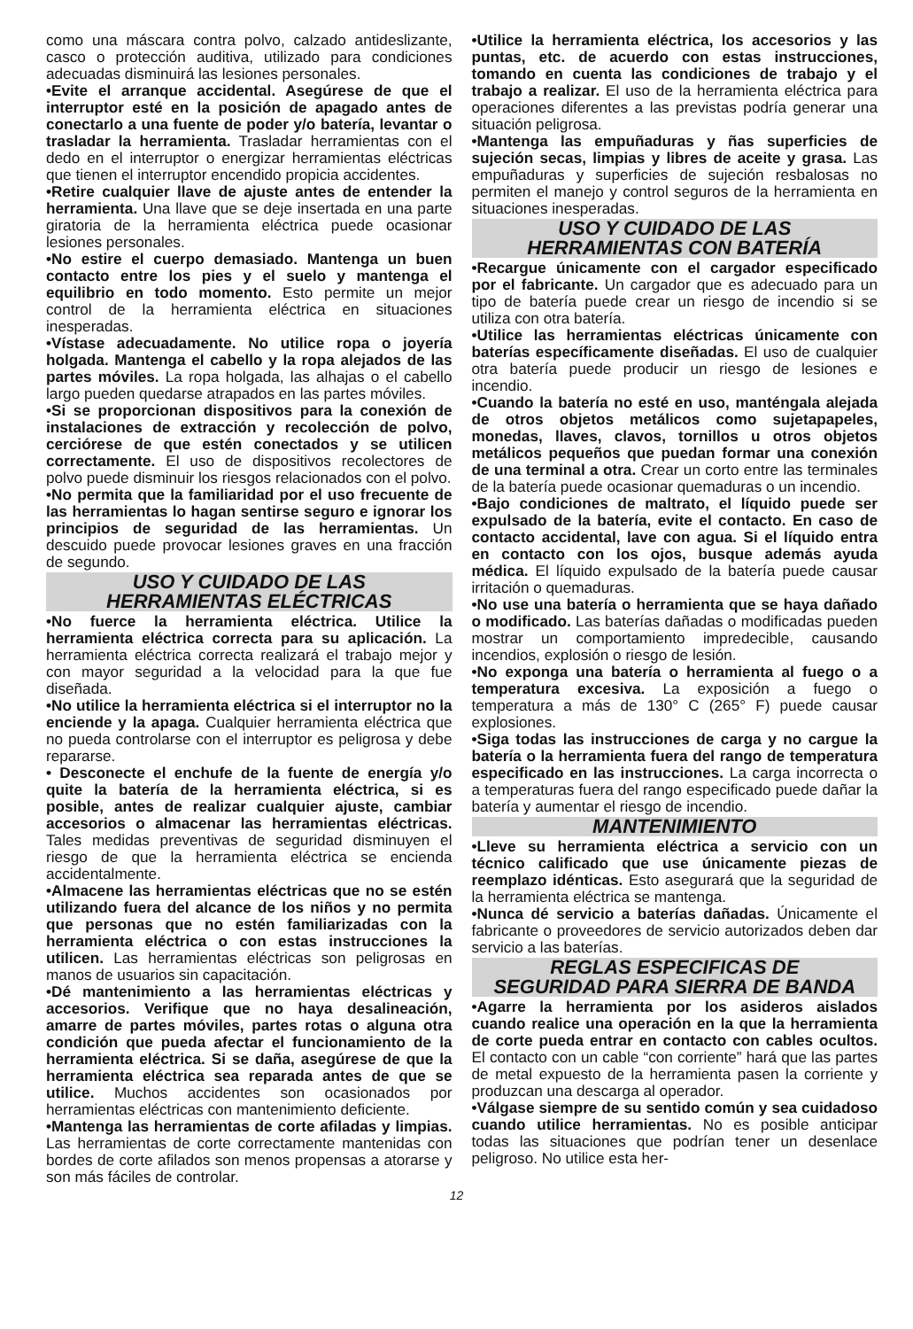como una máscara contra polvo, calzado antideslizante, casco o protección auditiva, utilizado para condiciones adecuadas disminuirá las lesiones personales.
•Evite el arranque accidental. Asegúrese de que el interruptor esté en la posición de apagado antes de conectarlo a una fuente de poder y/o batería, levantar o trasladar la herramienta. Trasladar herramientas con el dedo en el interruptor o energizar herramientas eléctricas que tienen el interruptor encendido propicia accidentes.
•Retire cualquier llave de ajuste antes de entender la herramienta. Una llave que se deje insertada en una parte giratoria de la herramienta eléctrica puede ocasionar lesiones personales.
•No estire el cuerpo demasiado. Mantenga un buen contacto entre los pies y el suelo y mantenga el equilibrio en todo momento. Esto permite un mejor control de la herramienta eléctrica en situaciones inesperadas.
•Vístase adecuadamente. No utilice ropa o joyería holgada. Mantenga el cabello y la ropa alejados de las partes móviles. La ropa holgada, las alhajas o el cabello largo pueden quedarse atrapados en las partes móviles.
•Si se proporcionan dispositivos para la conexión de instalaciones de extracción y recolección de polvo, cerciórese de que estén conectados y se utilicen correctamente. El uso de dispositivos recolectores de polvo puede disminuir los riesgos relacionados con el polvo.
•No permita que la familiaridad por el uso frecuente de las herramientas lo hagan sentirse seguro e ignorar los principios de seguridad de las herramientas. Un descuido puede provocar lesiones graves en una fracción de segundo.
USO Y CUIDADO DE LAS
HERRAMIENTAS ELÉCTRICAS
•No fuerce la herramienta eléctrica. Utilice la herramienta eléctrica correcta para su aplicación. La herramienta eléctrica correcta realizará el trabajo mejor y con mayor seguridad a la velocidad para la que fue diseñada.
•No utilice la herramienta eléctrica si el interruptor no la enciende y la apaga. Cualquier herramienta eléctrica que no pueda controlarse con el interruptor es peligrosa y debe repararse.
• Desconecte el enchufe de la fuente de energía y/o quite la batería de la herramienta eléctrica, si es posible, antes de realizar cualquier ajuste, cambiar accesorios o almacenar las herramientas eléctricas. Tales medidas preventivas de seguridad disminuyen el riesgo de que la herramienta eléctrica se encienda accidentalmente.
•Almacene las herramientas eléctricas que no se estén utilizando fuera del alcance de los niños y no permita que personas que no estén familiarizadas con la herramienta eléctrica o con estas instrucciones la utilicen. Las herramientas eléctricas son peligrosas en manos de usuarios sin capacitación.
•Dé mantenimiento a las herramientas eléctricas y accesorios. Verifique que no haya desalineación, amarre de partes móviles, partes rotas o alguna otra condición que pueda afectar el funcionamiento de la herramienta eléctrica. Si se daña, asegúrese de que la herramienta eléctrica sea reparada antes de que se utilice. Muchos accidentes son ocasionados por herramientas eléctricas con mantenimiento deficiente.
•Mantenga las herramientas de corte afiladas y limpias. Las herramientas de corte correctamente mantenidas con bordes de corte afilados son menos propensas a atorarse y son más fáciles de controlar.
•Utilice la herramienta eléctrica, los accesorios y las puntas, etc. de acuerdo con estas instrucciones, tomando en cuenta las condiciones de trabajo y el trabajo a realizar. El uso de la herramienta eléctrica para operaciones diferentes a las previstas podría generar una situación peligrosa.
•Mantenga las empuñaduras y ñas superficies de sujeción secas, limpias y libres de aceite y grasa. Las empuñaduras y superficies de sujeción resbalosas no permiten el manejo y control seguros de la herramienta en situaciones inesperadas.
USO Y CUIDADO DE LAS
HERRAMIENTAS CON BATERÍA
•Recargue únicamente con el cargador especificado por el fabricante. Un cargador que es adecuado para un tipo de batería puede crear un riesgo de incendio si se utiliza con otra batería.
•Utilice las herramientas eléctricas únicamente con baterías específicamente diseñadas. El uso de cualquier otra batería puede producir un riesgo de lesiones e incendio.
•Cuando la batería no esté en uso, manténgala alejada de otros objetos metálicos como sujetapapeles, monedas, llaves, clavos, tornillos u otros objetos metálicos pequeños que puedan formar una conexión de una terminal a otra. Crear un corto entre las terminales de la batería puede ocasionar quemaduras o un incendio.
•Bajo condiciones de maltrato, el líquido puede ser expulsado de la batería, evite el contacto. En caso de contacto accidental, lave con agua. Si el líquido entra en contacto con los ojos, busque además ayuda médica. El líquido expulsado de la batería puede causar irritación o quemaduras.
•No use una batería o herramienta que se haya dañado o modificado. Las baterías dañadas o modificadas pueden mostrar un comportamiento impredecible, causando incendios, explosión o riesgo de lesión.
•No exponga una batería o herramienta al fuego o a temperatura excesiva. La exposición a fuego o temperatura a más de 130° C (265° F) puede causar explosiones.
•Siga todas las instrucciones de carga y no cargue la batería o la herramienta fuera del rango de temperatura especificado en las instrucciones. La carga incorrecta o a temperaturas fuera del rango especificado puede dañar la batería y aumentar el riesgo de incendio.
MANTENIMIENTO
•Lleve su herramienta eléctrica a servicio con un técnico calificado que use únicamente piezas de reemplazo idénticas. Esto asegurará que la seguridad de la herramienta eléctrica se mantenga.
•Nunca dé servicio a baterías dañadas. Únicamente el fabricante o proveedores de servicio autorizados deben dar servicio a las baterías.
REGLAS ESPECIFICAS DE
SEGURIDAD PARA SIERRA DE BANDA
•Agarre la herramienta por los asideros aislados cuando realice una operación en la que la herramienta de corte pueda entrar en contacto con cables ocultos. El contacto con un cable “con corriente” hará que las partes de metal expuesto de la herramienta pasen la corriente y produzcan una descarga al operador.
•Válgase siempre de su sentido común y sea cuidadoso cuando utilice herramientas. No es posible anticipar todas las situaciones que podrían tener un desenlace peligroso. No utilice esta her-
12